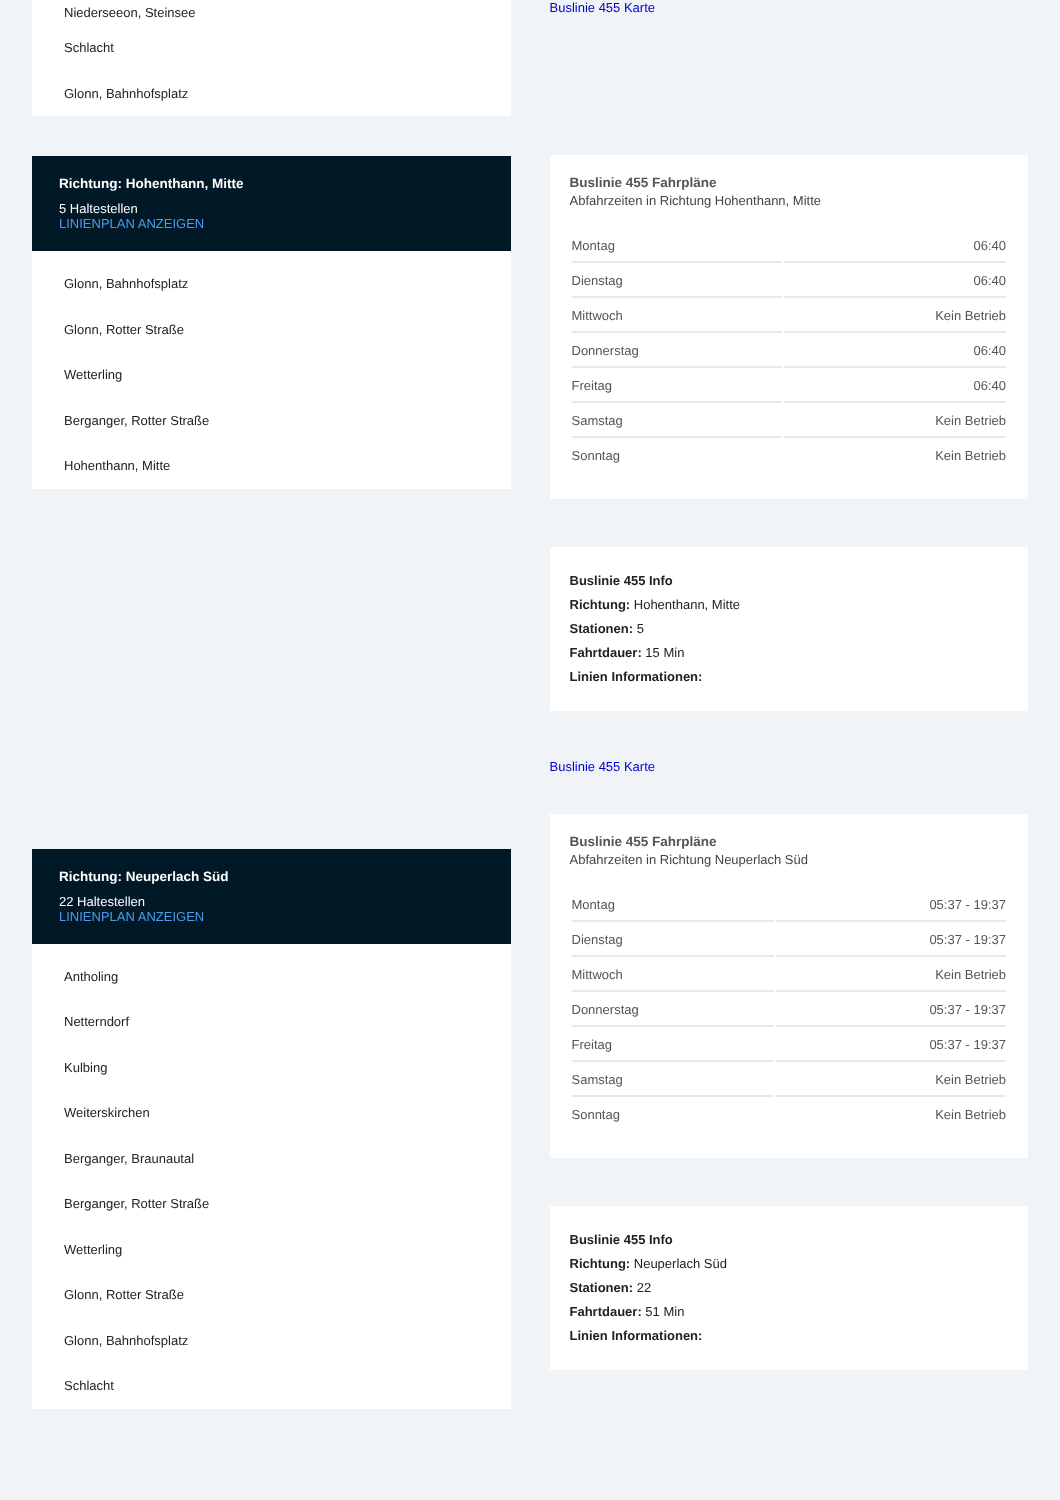Niederseeon, Steinsee
Schlacht
Glonn, Bahnhofsplatz
Richtung: Hohenthann, Mitte
5 Haltestellen
LINIENPLAN ANZEIGEN
Glonn, Bahnhofsplatz
Glonn, Rotter Straße
Wetterling
Berganger, Rotter Straße
Hohenthann, Mitte
Richtung: Neuperlach Süd
22 Haltestellen
LINIENPLAN ANZEIGEN
Antholing
Netterndorf
Kulbing
Weiterskirchen
Berganger, Braunautal
Berganger, Rotter Straße
Wetterling
Glonn, Rotter Straße
Glonn, Bahnhofsplatz
Schlacht
Buslinie 455 Karte
Buslinie 455 Fahrpläne
Abfahrzeiten in Richtung Hohenthann, Mitte
| Montag | 06:40 |
| Dienstag | 06:40 |
| Mittwoch | Kein Betrieb |
| Donnerstag | 06:40 |
| Freitag | 06:40 |
| Samstag | Kein Betrieb |
| Sonntag | Kein Betrieb |
Buslinie 455 Info
Richtung: Hohenthann, Mitte
Stationen: 5
Fahrtdauer: 15 Min
Linien Informationen:
Buslinie 455 Karte
Buslinie 455 Fahrpläne
Abfahrzeiten in Richtung Neuperlach Süd
| Montag | 05:37 - 19:37 |
| Dienstag | 05:37 - 19:37 |
| Mittwoch | Kein Betrieb |
| Donnerstag | 05:37 - 19:37 |
| Freitag | 05:37 - 19:37 |
| Samstag | Kein Betrieb |
| Sonntag | Kein Betrieb |
Buslinie 455 Info
Richtung: Neuperlach Süd
Stationen: 22
Fahrtdauer: 51 Min
Linien Informationen: